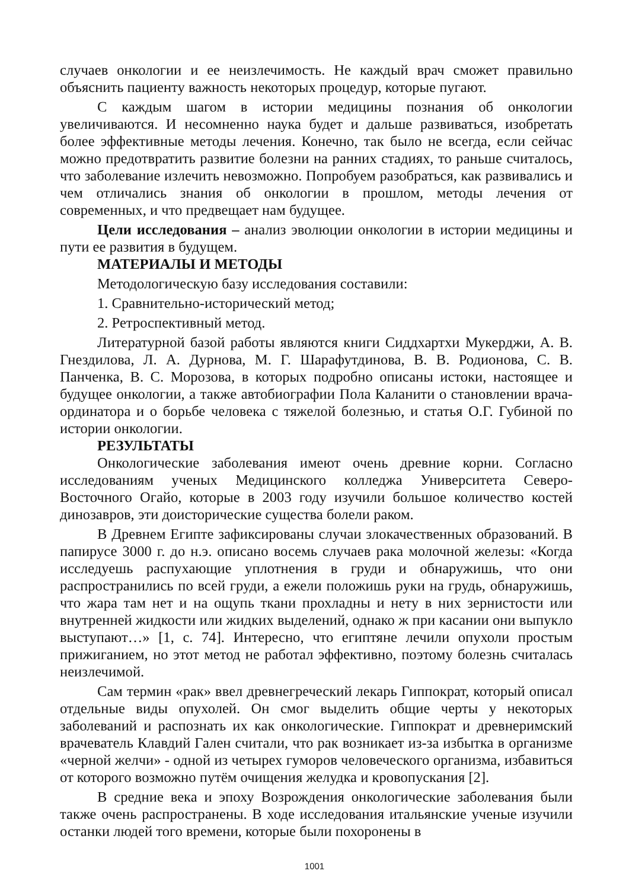случаев онкологии и ее неизлечимость. Не каждый врач сможет правильно объяснить пациенту важность некоторых процедур, которые пугают.
С каждым шагом в истории медицины познания об онкологии увеличиваются. И несомненно наука будет и дальше развиваться, изобретать более эффективные методы лечения. Конечно, так было не всегда, если сейчас можно предотвратить развитие болезни на ранних стадиях, то раньше считалось, что заболевание излечить невозможно. Попробуем разобраться, как развивались и чем отличались знания об онкологии в прошлом, методы лечения от современных, и что предвещает нам будущее.
Цели исследования – анализ эволюции онкологии в истории медицины и пути ее развития в будущем.
МАТЕРИАЛЫ И МЕТОДЫ
Методологическую базу исследования составили:
1. Сравнительно-исторический метод;
2. Ретроспективный метод.
Литературной базой работы являются книги Сиддхартхи Мукерджи, А. В. Гнездилова, Л. А. Дурнова, М. Г. Шарафутдинова, В. В. Родионова, С. В. Панченка, В. С. Морозова, в которых подробно описаны истоки, настоящее и будущее онкологии, а также автобиографии Пола Каланити о становлении врача-ординатора и о борьбе человека с тяжелой болезнью, и статья О.Г. Губиной по истории онкологии.
РЕЗУЛЬТАТЫ
Онкологические заболевания имеют очень древние корни. Согласно исследованиям ученых Медицинского колледжа Университета Северо-Восточного Огайо, которые в 2003 году изучили большое количество костей динозавров, эти доисторические существа болели раком.
В Древнем Египте зафиксированы случаи злокачественных образований. В папирусе 3000 г. до н.э. описано восемь случаев рака молочной железы: «Когда исследуешь распухающие уплотнения в груди и обнаружишь, что они распространились по всей груди, а ежели положишь руки на грудь, обнаружишь, что жара там нет и на ощупь ткани прохладны и нету в них зернистости или внутренней жидкости или жидких выделений, однако ж при касании они выпукло выступают…» [1, с. 74]. Интересно, что египтяне лечили опухоли простым прижиганием, но этот метод не работал эффективно, поэтому болезнь считалась неизлечимой.
Сам термин «рак» ввел древнегреческий лекарь Гиппократ, который описал отдельные виды опухолей. Он смог выделить общие черты у некоторых заболеваний и распознать их как онкологические. Гиппократ и древнеримский врачеватель Клавдий Гален считали, что рак возникает из-за избытка в организме «черной желчи» - одной из четырех гуморов человеческого организма, избавиться от которого возможно путём очищения желудка и кровопускания [2].
В средние века и эпоху Возрождения онкологические заболевания были также очень распространены. В ходе исследования итальянские ученые изучили останки людей того времени, которые были похоронены в
1001